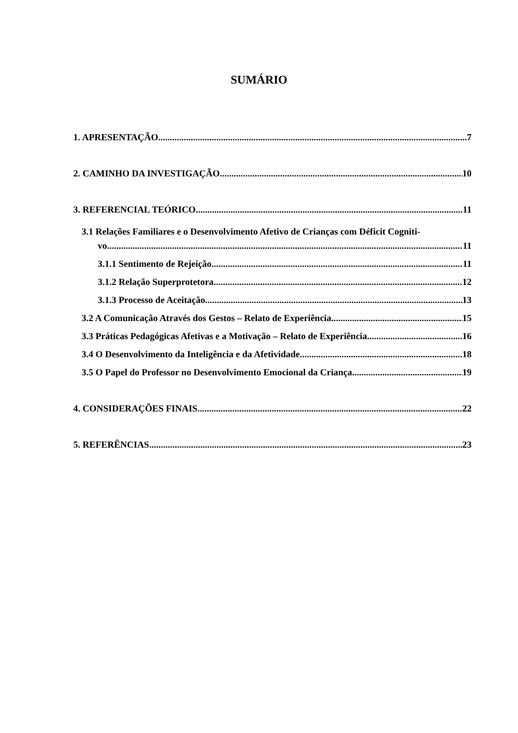SUMÁRIO
1. APRESENTAÇÃO 7
2. CAMINHO DA INVESTIGAÇÃO 10
3. REFERENCIAL TEÓRICO 11
3.1 Relações Familiares e o Desenvolvimento Afetivo de Crianças com Déficit Cogniti-
vo 11
3.1.1 Sentimento de Rejeição 11
3.1.2 Relação Superprotetora 12
3.1.3 Processo de Aceitação 13
3.2 A Comunicação Através dos Gestos – Relato de Experiência 15
3.3 Práticas Pedagógicas Afetivas e a Motivação – Relato de Experiência 16
3.4 O Desenvolvimento da Inteligência e da Afetividade 18
3.5 O Papel do Professor no Desenvolvimento Emocional da Criança 19
4. CONSIDERAÇÕES FINAIS 22
5. REFERÊNCIAS 23